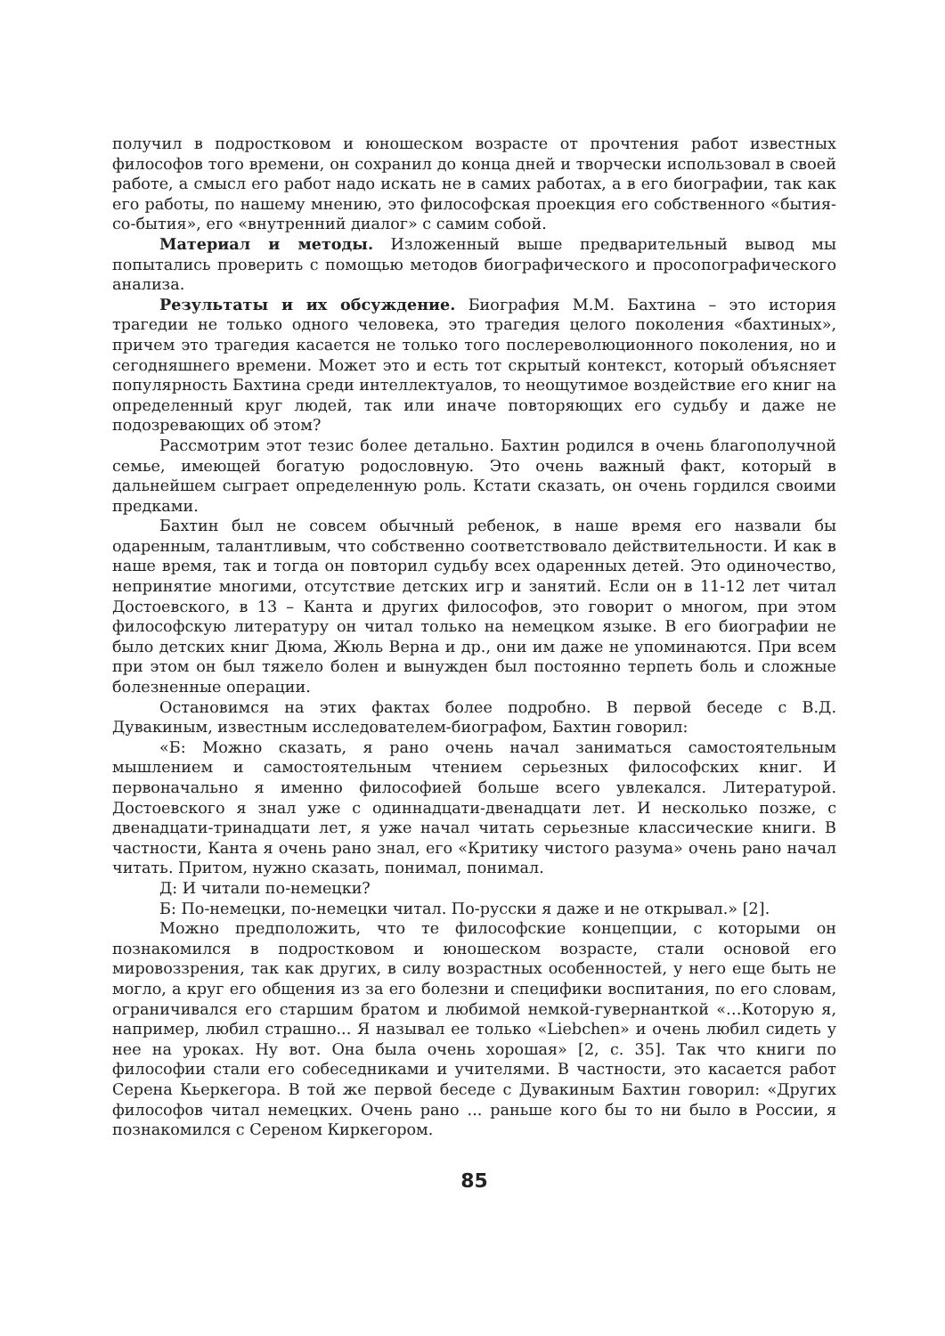получил в подростковом и юношеском возрасте от прочтения работ известных философов того времени, он сохранил до конца дней и творчески использовал в своей работе, а смысл его работ надо искать не в самих работах, а в его биографии, так как его работы, по нашему мнению, это философская проекция его собственного «бытия-со-бытия», его «внутренний диалог» с самим собой.
Материал и методы. Изложенный выше предварительный вывод мы попытались проверить с помощью методов биографического и просопографического анализа.
Результаты и их обсуждение. Биография М.М. Бахтина – это история трагедии не только одного человека, это трагедия целого поколения «бахтиных», причем это трагедия касается не только того послереволюционного поколения, но и сегодняшнего времени. Может это и есть тот скрытый контекст, который объясняет популярность Бахтина среди интеллектуалов, то неощутимое воздействие его книг на определенный круг людей, так или иначе повторяющих его судьбу и даже не подозревающих об этом?
Рассмотрим этот тезис более детально. Бахтин родился в очень благополучной семье, имеющей богатую родословную. Это очень важный факт, который в дальнейшем сыграет определенную роль. Кстати сказать, он очень гордился своими предками.
Бахтин был не совсем обычный ребенок, в наше время его назвали бы одаренным, талантливым, что собственно соответствовало действительности. И как в наше время, так и тогда он повторил судьбу всех одаренных детей. Это одиночество, непринятие многими, отсутствие детских игр и занятий. Если он в 11-12 лет читал Достоевского, в 13 – Канта и других философов, это говорит о многом, при этом философскую литературу он читал только на немецком языке. В его биографии не было детских книг Дюма, Жюль Верна и др., они им даже не упоминаются. При всем при этом он был тяжело болен и вынужден был постоянно терпеть боль и сложные болезненные операции.
Остановимся на этих фактах более подробно. В первой беседе с В.Д. Дувакиным, известным исследователем-биографом, Бахтин говорил:
«Б: Можно сказать, я рано очень начал заниматься самостоятельным мышлением и самостоятельным чтением серьезных философских книг. И первоначально я именно философией больше всего увлекался. Литературой. Достоевского я знал уже с одиннадцати-двенадцати лет. И несколько позже, с двенадцати-тринадцати лет, я уже начал читать серьезные классические книги. В частности, Канта я очень рано знал, его «Критику чистого разума» очень рано начал читать. Притом, нужно сказать, понимал, понимал.
Д: И читали по-немецки?
Б: По-немецки, по-немецки читал. По-русски я даже и не открывал.» [2].
Можно предположить, что те философские концепции, с которыми он познакомился в подростковом и юношеском возрасте, стали основой его мировоззрения, так как других, в силу возрастных особенностей, у него еще быть не могло, а круг его общения из за его болезни и специфики воспитания, по его словам, ограничивался его старшим братом и любимой немкой-гувернанткой «…Которую я, например, любил страшно... Я называл ее только «Liebchen» и очень любил сидеть у нее на уроках. Ну вот. Она была очень хорошая» [2, с. 35]. Так что книги по философии стали его собеседниками и учителями. В частности, это касается работ Серена Кьеркегора. В той же первой беседе с Дувакиным Бахтин говорил: «Других философов читал немецких. Очень рано ... раньше кого бы то ни было в России, я познакомился с Сереном Киркегором.
85